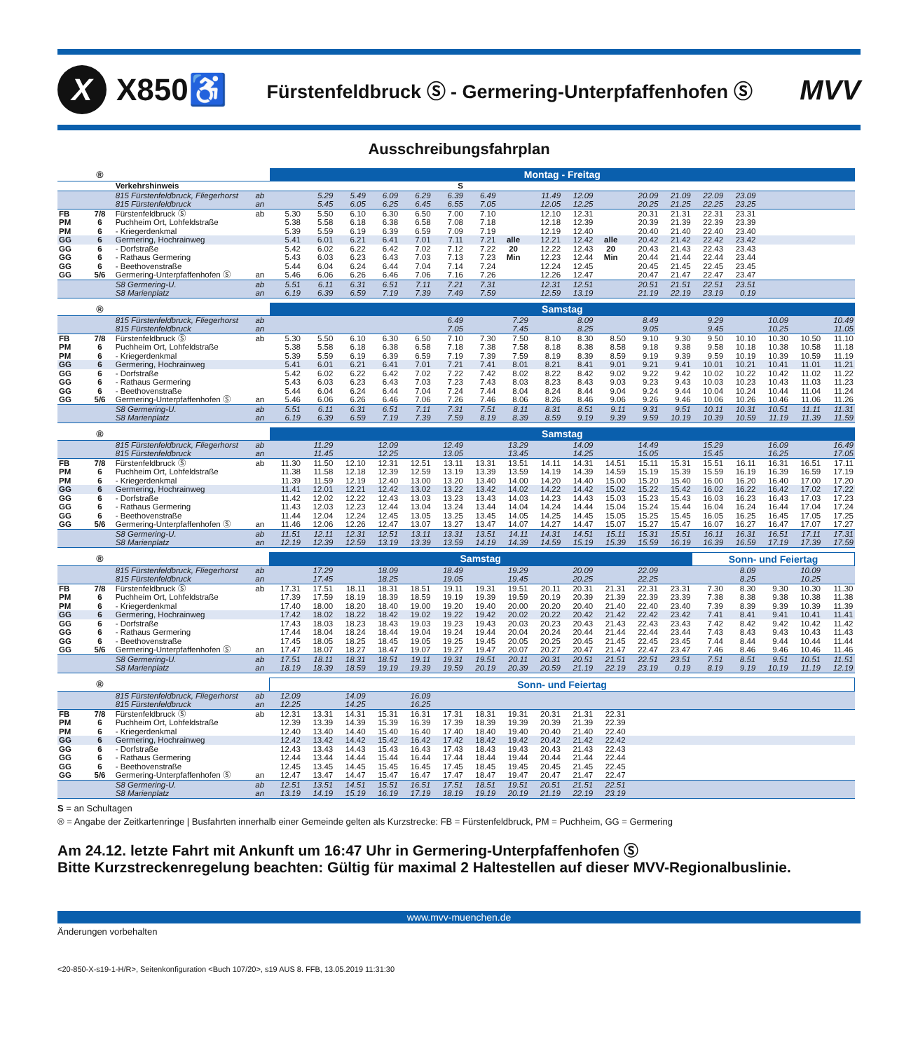X
X850♿
Fürstenfeldbruck Ⓢ - Germering-Unterpfaffenhofen Ⓢ
MVV
Ausschreibungsfahrplan
| | ® | | | Montag - Freitag | | | | | | | | | | | | | | | | | |
| --- | --- | --- | --- | --- | --- | --- | --- | --- | --- | --- | --- | --- | --- | --- | --- | --- | --- | --- | --- | --- | --- |
| | | Verkehrshinweis | | | | | | | S | | | | | | | | | | | | |
| | | 815 Fürstenfeldbruck, Fliegerhorst | ab | | 5.29 | 5.49 | 6.09 | 6.29 | 6.39 | 6.49 | | 11.49 | 12.09 | | 20.09 | 21.09 | 22.09 | 23.09 | | | |
| | | 815 Fürstenfeldbruck | an | | 5.45 | 6.05 | 6.25 | 6.45 | 6.55 | 7.05 | | 12.05 | 12.25 | | 20.25 | 21.25 | 22.25 | 23.25 | | | |
| FB | 7/8 | Fürstenfeldbruck Ⓢ | ab | 5.30 | 5.50 | 6.10 | 6.30 | 6.50 | 7.00 | 7.10 | | 12.10 | 12.31 | | 20.31 | 21.31 | 22.31 | 23.31 | | | |
| PM | 6 | Puchheim Ort, Lohfeldstraße | | 5.38 | 5.58 | 6.18 | 6.38 | 6.58 | 7.08 | 7.18 | | 12.18 | 12.39 | | 20.39 | 21.39 | 22.39 | 23.39 | | | |
| PM | 6 | - Kriegerdenkmal | | 5.39 | 5.59 | 6.19 | 6.39 | 6.59 | 7.09 | 7.19 | | 12.19 | 12.40 | | 20.40 | 21.40 | 22.40 | 23.40 | | | |
| GG | 6 | Germering, Hochrainweg | | 5.41 | 6.01 | 6.21 | 6.41 | 7.01 | 7.11 | 7.21 | alle | 12.21 | 12.42 | alle | 20.42 | 21.42 | 22.42 | 23.42 | | | |
| GG | 6 | - Dorfstraße | | 5.42 | 6.02 | 6.22 | 6.42 | 7.02 | 7.12 | 7.22 | 20 | 12.22 | 12.43 | 20 | 20.43 | 21.43 | 22.43 | 23.43 | | | |
| GG | 6 | - Rathaus Germering | | 5.43 | 6.03 | 6.23 | 6.43 | 7.03 | 7.13 | 7.23 | Min | 12.23 | 12.44 | Min | 20.44 | 21.44 | 22.44 | 23.44 | | | |
| GG | 6 | - Beethovenstraße | | 5.44 | 6.04 | 6.24 | 6.44 | 7.04 | 7.14 | 7.24 | | 12.24 | 12.45 | | 20.45 | 21.45 | 22.45 | 23.45 | | | |
| GG | 5/6 | Germering-Unterpfaffenhofen Ⓢ | an | 5.46 | 6.06 | 6.26 | 6.46 | 7.06 | 7.16 | 7.26 | | 12.26 | 12.47 | | 20.47 | 21.47 | 22.47 | 23.47 | | | |
| | | S8 Germering-U. | ab | 5.51 | 6.11 | 6.31 | 6.51 | 7.11 | 7.21 | 7.31 | | 12.31 | 12.51 | | 20.51 | 21.51 | 22.51 | 23.51 | | | |
| | | S8 Marienplatz | an | 6.19 | 6.39 | 6.59 | 7.19 | 7.39 | 7.49 | 7.59 | | 12.59 | 13.19 | | 21.19 | 22.19 | 23.19 | 0.19 | | | |
| | ® | | | Samstag | | | | | | | | | | | | | | | | | |
| --- | --- | --- | --- | --- | --- | --- | --- | --- | --- | --- | --- | --- | --- | --- | --- | --- | --- | --- | --- | --- | --- |
| | | 815 Fürstenfeldbruck, Fliegerhorst | ab | | | | | | 6.49 | | 7.29 | | 8.09 | | 8.49 | | 9.29 | | 10.09 | | 10.49 |
| | | 815 Fürstenfeldbruck | an | | | | | | 7.05 | | 7.45 | | 8.25 | | 9.05 | | 9.45 | | 10.25 | | 11.05 |
| FB | 7/8 | Fürstenfeldbruck Ⓢ | ab | 5.30 | 5.50 | 6.10 | 6.30 | 6.50 | 7.10 | 7.30 | 7.50 | 8.10 | 8.30 | 8.50 | 9.10 | 9.30 | 9.50 | 10.10 | 10.30 | 10.50 | 11.10 |
| PM | 6 | Puchheim Ort, Lohfeldstraße | | 5.38 | 5.58 | 6.18 | 6.38 | 6.58 | 7.18 | 7.38 | 7.58 | 8.18 | 8.38 | 8.58 | 9.18 | 9.38 | 9.58 | 10.18 | 10.38 | 10.58 | 11.18 |
| PM | 6 | - Kriegerdenkmal | | 5.39 | 5.59 | 6.19 | 6.39 | 6.59 | 7.19 | 7.39 | 7.59 | 8.19 | 8.39 | 8.59 | 9.19 | 9.39 | 9.59 | 10.19 | 10.39 | 10.59 | 11.19 |
| GG | 6 | Germering, Hochrainweg | | 5.41 | 6.01 | 6.21 | 6.41 | 7.01 | 7.21 | 7.41 | 8.01 | 8.21 | 8.41 | 9.01 | 9.21 | 9.41 | 10.01 | 10.21 | 10.41 | 11.01 | 11.21 |
| GG | 6 | - Dorfstraße | | 5.42 | 6.02 | 6.22 | 6.42 | 7.02 | 7.22 | 7.42 | 8.02 | 8.22 | 8.42 | 9.02 | 9.22 | 9.42 | 10.02 | 10.22 | 10.42 | 11.02 | 11.22 |
| GG | 6 | - Rathaus Germering | | 5.43 | 6.03 | 6.23 | 6.43 | 7.03 | 7.23 | 7.43 | 8.03 | 8.23 | 8.43 | 9.03 | 9.23 | 9.43 | 10.03 | 10.23 | 10.43 | 11.03 | 11.23 |
| GG | 6 | - Beethovenstraße | | 5.44 | 6.04 | 6.24 | 6.44 | 7.04 | 7.24 | 7.44 | 8.04 | 8.24 | 8.44 | 9.04 | 9.24 | 9.44 | 10.04 | 10.24 | 10.44 | 11.04 | 11.24 |
| GG | 5/6 | Germering-Unterpfaffenhofen Ⓢ | an | 5.46 | 6.06 | 6.26 | 6.46 | 7.06 | 7.26 | 7.46 | 8.06 | 8.26 | 8.46 | 9.06 | 9.26 | 9.46 | 10.06 | 10.26 | 10.46 | 11.06 | 11.26 |
| | | S8 Germering-U. | ab | 5.51 | 6.11 | 6.31 | 6.51 | 7.11 | 7.31 | 7.51 | 8.11 | 8.31 | 8.51 | 9.11 | 9.31 | 9.51 | 10.11 | 10.31 | 10.51 | 11.11 | 11.31 |
| | | S8 Marienplatz | an | 6.19 | 6.39 | 6.59 | 7.19 | 7.39 | 7.59 | 8.19 | 8.39 | 8.59 | 9.19 | 9.39 | 9.59 | 10.19 | 10.39 | 10.59 | 11.19 | 11.39 | 11.59 |
| | ® | | | Samstag | | | | | | | | | | | | | | | | | |
| --- | --- | --- | --- | --- | --- | --- | --- | --- | --- | --- | --- | --- | --- | --- | --- | --- | --- | --- | --- | --- | --- |
| | | 815 Fürstenfeldbruck, Fliegerhorst | ab | | 11.29 | | 12.09 | | 12.49 | | 13.29 | | 14.09 | | 14.49 | | 15.29 | | 16.09 | | 16.49 |
| | | 815 Fürstenfeldbruck | an | | 11.45 | | 12.25 | | 13.05 | | 13.45 | | 14.25 | | 15.05 | | 15.45 | | 16.25 | | 17.05 |
| FB | 7/8 | Fürstenfeldbruck Ⓢ | ab | 11.30 | 11.50 | 12.10 | 12.31 | 12.51 | 13.11 | 13.31 | 13.51 | 14.11 | 14.31 | 14.51 | 15.11 | 15.31 | 15.51 | 16.11 | 16.31 | 16.51 | 17.11 |
| PM | 6 | Puchheim Ort, Lohfeldstraße | | 11.38 | 11.58 | 12.18 | 12.39 | 12.59 | 13.19 | 13.39 | 13.59 | 14.19 | 14.39 | 14.59 | 15.19 | 15.39 | 15.59 | 16.19 | 16.39 | 16.59 | 17.19 |
| PM | 6 | - Kriegerdenkmal | | 11.39 | 11.59 | 12.19 | 12.40 | 13.00 | 13.20 | 13.40 | 14.00 | 14.20 | 14.40 | 15.00 | 15.20 | 15.40 | 16.00 | 16.20 | 16.40 | 17.00 | 17.20 |
| GG | 6 | Germering, Hochrainweg | | 11.41 | 12.01 | 12.21 | 12.42 | 13.02 | 13.22 | 13.42 | 14.02 | 14.22 | 14.42 | 15.02 | 15.22 | 15.42 | 16.02 | 16.22 | 16.42 | 17.02 | 17.22 |
| GG | 6 | - Dorfstraße | | 11.42 | 12.02 | 12.22 | 12.43 | 13.03 | 13.23 | 13.43 | 14.03 | 14.23 | 14.43 | 15.03 | 15.23 | 15.43 | 16.03 | 16.23 | 16.43 | 17.03 | 17.23 |
| GG | 6 | - Rathaus Germering | | 11.43 | 12.03 | 12.23 | 12.44 | 13.04 | 13.24 | 13.44 | 14.04 | 14.24 | 14.44 | 15.04 | 15.24 | 15.44 | 16.04 | 16.24 | 16.44 | 17.04 | 17.24 |
| GG | 6 | - Beethovenstraße | | 11.44 | 12.04 | 12.24 | 12.45 | 13.05 | 13.25 | 13.45 | 14.05 | 14.25 | 14.45 | 15.05 | 15.25 | 15.45 | 16.05 | 16.25 | 16.45 | 17.05 | 17.25 |
| GG | 5/6 | Germering-Unterpfaffenhofen Ⓢ | an | 11.46 | 12.06 | 12.26 | 12.47 | 13.07 | 13.27 | 13.47 | 14.07 | 14.27 | 14.47 | 15.07 | 15.27 | 15.47 | 16.07 | 16.27 | 16.47 | 17.07 | 17.27 |
| | | S8 Germering-U. | ab | 11.51 | 12.11 | 12.31 | 12.51 | 13.11 | 13.31 | 13.51 | 14.11 | 14.31 | 14.51 | 15.11 | 15.31 | 15.51 | 16.11 | 16.31 | 16.51 | 17.11 | 17.31 |
| | | S8 Marienplatz | an | 12.19 | 12.39 | 12.59 | 13.19 | 13.39 | 13.59 | 14.19 | 14.39 | 14.59 | 15.19 | 15.39 | 15.59 | 16.19 | 16.39 | 16.59 | 17.19 | 17.39 | 17.59 |
| | ® | | | Samstag | | | | | | | | | | | | | Sonn- und Feiertag | | | | |
| --- | --- | --- | --- | --- | --- | --- | --- | --- | --- | --- | --- | --- | --- | --- | --- | --- | --- | --- | --- | --- | --- |
| | | 815 Fürstenfeldbruck, Fliegerhorst | ab | | 17.29 | | 18.09 | | 18.49 | | 19.29 | | 20.09 | | 22.09 | | | 8.09 | | 10.09 | |
| | | 815 Fürstenfeldbruck | an | | 17.45 | | 18.25 | | 19.05 | | 19.45 | | 20.25 | | 22.25 | | | 8.25 | | 10.25 | |
| FB | 7/8 | Fürstenfeldbruck Ⓢ | ab | 17.31 | 17.51 | 18.11 | 18.31 | 18.51 | 19.11 | 19.31 | 19.51 | 20.11 | 20.31 | 21.31 | 22.31 | 23.31 | 7.30 | 8.30 | 9.30 | 10.30 | 11.30 |
| PM | 6 | Puchheim Ort, Lohfeldstraße | | 17.39 | 17.59 | 18.19 | 18.39 | 18.59 | 19.19 | 19.39 | 19.59 | 20.19 | 20.39 | 21.39 | 22.39 | 23.39 | 7.38 | 8.38 | 9.38 | 10.38 | 11.38 |
| PM | 6 | - Kriegerdenkmal | | 17.40 | 18.00 | 18.20 | 18.40 | 19.00 | 19.20 | 19.40 | 20.00 | 20.20 | 20.40 | 21.40 | 22.40 | 23.40 | 7.39 | 8.39 | 9.39 | 10.39 | 11.39 |
| GG | 6 | Germering, Hochrainweg | | 17.42 | 18.02 | 18.22 | 18.42 | 19.02 | 19.22 | 19.42 | 20.02 | 20.22 | 20.42 | 21.42 | 22.42 | 23.42 | 7.41 | 8.41 | 9.41 | 10.41 | 11.41 |
| GG | 6 | - Dorfstraße | | 17.43 | 18.03 | 18.23 | 18.43 | 19.03 | 19.23 | 19.43 | 20.03 | 20.23 | 20.43 | 21.43 | 22.43 | 23.43 | 7.42 | 8.42 | 9.42 | 10.42 | 11.42 |
| GG | 6 | - Rathaus Germering | | 17.44 | 18.04 | 18.24 | 18.44 | 19.04 | 19.24 | 19.44 | 20.04 | 20.24 | 20.44 | 21.44 | 22.44 | 23.44 | 7.43 | 8.43 | 9.43 | 10.43 | 11.43 |
| GG | 6 | - Beethovenstraße | | 17.45 | 18.05 | 18.25 | 18.45 | 19.05 | 19.25 | 19.45 | 20.05 | 20.25 | 20.45 | 21.45 | 22.45 | 23.45 | 7.44 | 8.44 | 9.44 | 10.44 | 11.44 |
| GG | 5/6 | Germering-Unterpfaffenhofen Ⓢ | an | 17.47 | 18.07 | 18.27 | 18.47 | 19.07 | 19.27 | 19.47 | 20.07 | 20.27 | 20.47 | 21.47 | 22.47 | 23.47 | 7.46 | 8.46 | 9.46 | 10.46 | 11.46 |
| | | S8 Germering-U. | ab | 17.51 | 18.11 | 18.31 | 18.51 | 19.11 | 19.31 | 19.51 | 20.11 | 20.31 | 20.51 | 21.51 | 22.51 | 23.51 | 7.51 | 8.51 | 9.51 | 10.51 | 11.51 |
| | | S8 Marienplatz | an | 18.19 | 18.39 | 18.59 | 19.19 | 19.39 | 19.59 | 20.19 | 20.39 | 20.59 | 21.19 | 22.19 | 23.19 | 0.19 | 8.19 | 9.19 | 10.19 | 11.19 | 12.19 |
| | ® | | | Sonn- und Feiertag | | | | | | | | | | | |
| --- | --- | --- | --- | --- | --- | --- | --- | --- | --- | --- | --- | --- | --- | --- | --- |
| | | 815 Fürstenfeldbruck, Fliegerhorst | ab | 12.09 | | 14.09 | | 16.09 | | | | | | | |
| | | 815 Fürstenfeldbruck | an | 12.25 | | 14.25 | | 16.25 | | | | | | | |
| FB | 7/8 | Fürstenfeldbruck Ⓢ | ab | 12.31 | 13.31 | 14.31 | 15.31 | 16.31 | 17.31 | 18.31 | 19.31 | 20.31 | 21.31 | 22.31 | |
| PM | 6 | Puchheim Ort, Lohfeldstraße | | 12.39 | 13.39 | 14.39 | 15.39 | 16.39 | 17.39 | 18.39 | 19.39 | 20.39 | 21.39 | 22.39 | |
| PM | 6 | - Kriegerdenkmal | | 12.40 | 13.40 | 14.40 | 15.40 | 16.40 | 17.40 | 18.40 | 19.40 | 20.40 | 21.40 | 22.40 | |
| GG | 6 | Germering, Hochrainweg | | 12.42 | 13.42 | 14.42 | 15.42 | 16.42 | 17.42 | 18.42 | 19.42 | 20.42 | 21.42 | 22.42 | |
| GG | 6 | - Dorfstraße | | 12.43 | 13.43 | 14.43 | 15.43 | 16.43 | 17.43 | 18.43 | 19.43 | 20.43 | 21.43 | 22.43 | |
| GG | 6 | - Rathaus Germering | | 12.44 | 13.44 | 14.44 | 15.44 | 16.44 | 17.44 | 18.44 | 19.44 | 20.44 | 21.44 | 22.44 | |
| GG | 6 | - Beethovenstraße | | 12.45 | 13.45 | 14.45 | 15.45 | 16.45 | 17.45 | 18.45 | 19.45 | 20.45 | 21.45 | 22.45 | |
| GG | 5/6 | Germering-Unterpfaffenhofen Ⓢ | an | 12.47 | 13.47 | 14.47 | 15.47 | 16.47 | 17.47 | 18.47 | 19.47 | 20.47 | 21.47 | 22.47 | |
| | | S8 Germering-U. | ab | 12.51 | 13.51 | 14.51 | 15.51 | 16.51 | 17.51 | 18.51 | 19.51 | 20.51 | 21.51 | 22.51 | |
| | | S8 Marienplatz | an | 13.19 | 14.19 | 15.19 | 16.19 | 17.19 | 18.19 | 19.19 | 20.19 | 21.19 | 22.19 | 23.19 | |
S = an Schultagen
® = Angabe der Zeitkartenringe | Busfahrten innerhalb einer Gemeinde gelten als Kurzstrecke: FB = Fürstenfeldbruck, PM = Puchheim, GG = Germering
Am 24.12. letzte Fahrt mit Ankunft um 16:47 Uhr in Germering-Unterpfaffenhofen Ⓢ
Bitte Kurzstreckenregelung beachten: Gültig für maximal 2 Haltestellen auf dieser MVV-Regionalbuslinie.
www.mvv-muenchen.de
Änderungen vorbehalten
<20-850-X-s19-1-H/R>, Seitenkonfiguration <Buch 107/20>, s19 AUS 8. FFB, 13.05.2019 11:31:30